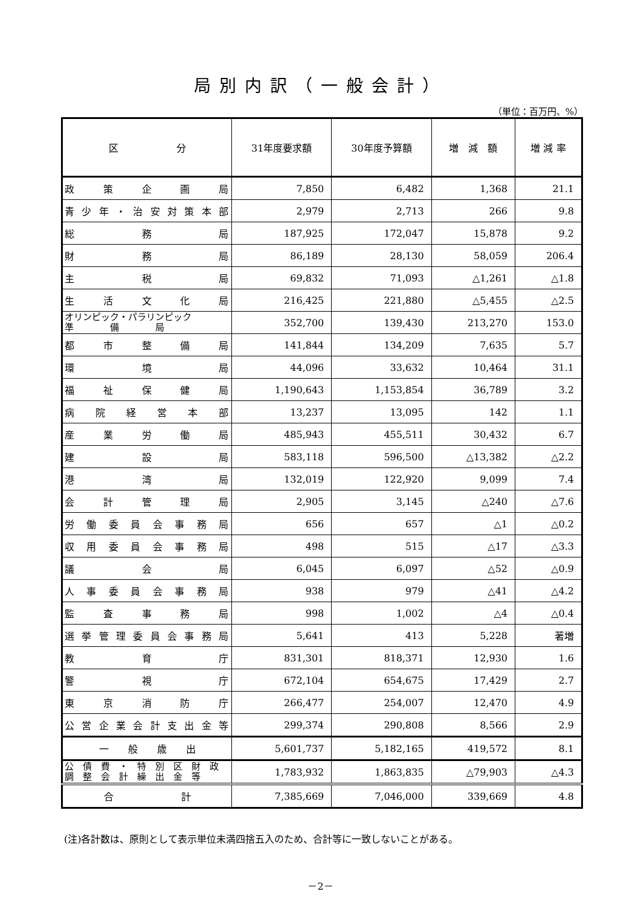局別内訳（一般会計）
（単位：百万円、%）
| 区 分 | 31年度要求額 | 30年度予算額 | 増 減 額 | 増 減 率 |
| --- | --- | --- | --- | --- |
| 政策企画局 | 7,850 | 6,482 | 1,368 | 21.1 |
| 青少年・治安対策本部 | 2,979 | 2,713 | 266 | 9.8 |
| 総務局 | 187,925 | 172,047 | 15,878 | 9.2 |
| 財務局 | 86,189 | 28,130 | 58,059 | 206.4 |
| 主税局 | 69,832 | 71,093 | △1,261 | △1.8 |
| 生活文化局 | 216,425 | 221,880 | △5,455 | △2.5 |
| オリンピック・パラリンピック 準 備 局 | 352,700 | 139,430 | 213,270 | 153.0 |
| 都市整備局 | 141,844 | 134,209 | 7,635 | 5.7 |
| 環境局 | 44,096 | 33,632 | 10,464 | 31.1 |
| 福祉保健局 | 1,190,643 | 1,153,854 | 36,789 | 3.2 |
| 病院経営本部 | 13,237 | 13,095 | 142 | 1.1 |
| 産業労働局 | 485,943 | 455,511 | 30,432 | 6.7 |
| 建設局 | 583,118 | 596,500 | △13,382 | △2.2 |
| 港湾局 | 132,019 | 122,920 | 9,099 | 7.4 |
| 会計管理局 | 2,905 | 3,145 | △240 | △7.6 |
| 労働委員会事務局 | 656 | 657 | △1 | △0.2 |
| 収用委員会事務局 | 498 | 515 | △17 | △3.3 |
| 議会局 | 6,045 | 6,097 | △52 | △0.9 |
| 人事委員会事務局 | 938 | 979 | △41 | △4.2 |
| 監査事務局 | 998 | 1,002 | △4 | △0.4 |
| 選挙管理委員会事務局 | 5,641 | 413 | 5,228 | 著増 |
| 教育庁 | 831,301 | 818,371 | 12,930 | 1.6 |
| 警視庁 | 672,104 | 654,675 | 17,429 | 2.7 |
| 東京消防庁 | 266,477 | 254,007 | 12,470 | 4.9 |
| 公営企業会計支出金等 | 299,374 | 290,808 | 8,566 | 2.9 |
| 一 般 歳 出 | 5,601,737 | 5,182,165 | 419,572 | 8.1 |
| 公 債 費 ・ 特 別 区 財 政 調 整 会 計 繰 出 金 等 | 1,783,932 | 1,863,835 | △79,903 | △4.3 |
| 合 計 | 7,385,669 | 7,046,000 | 339,669 | 4.8 |
(注)各計数は、原則として表示単位未満四捨五入のため、合計等に一致しないことがある。
－2－